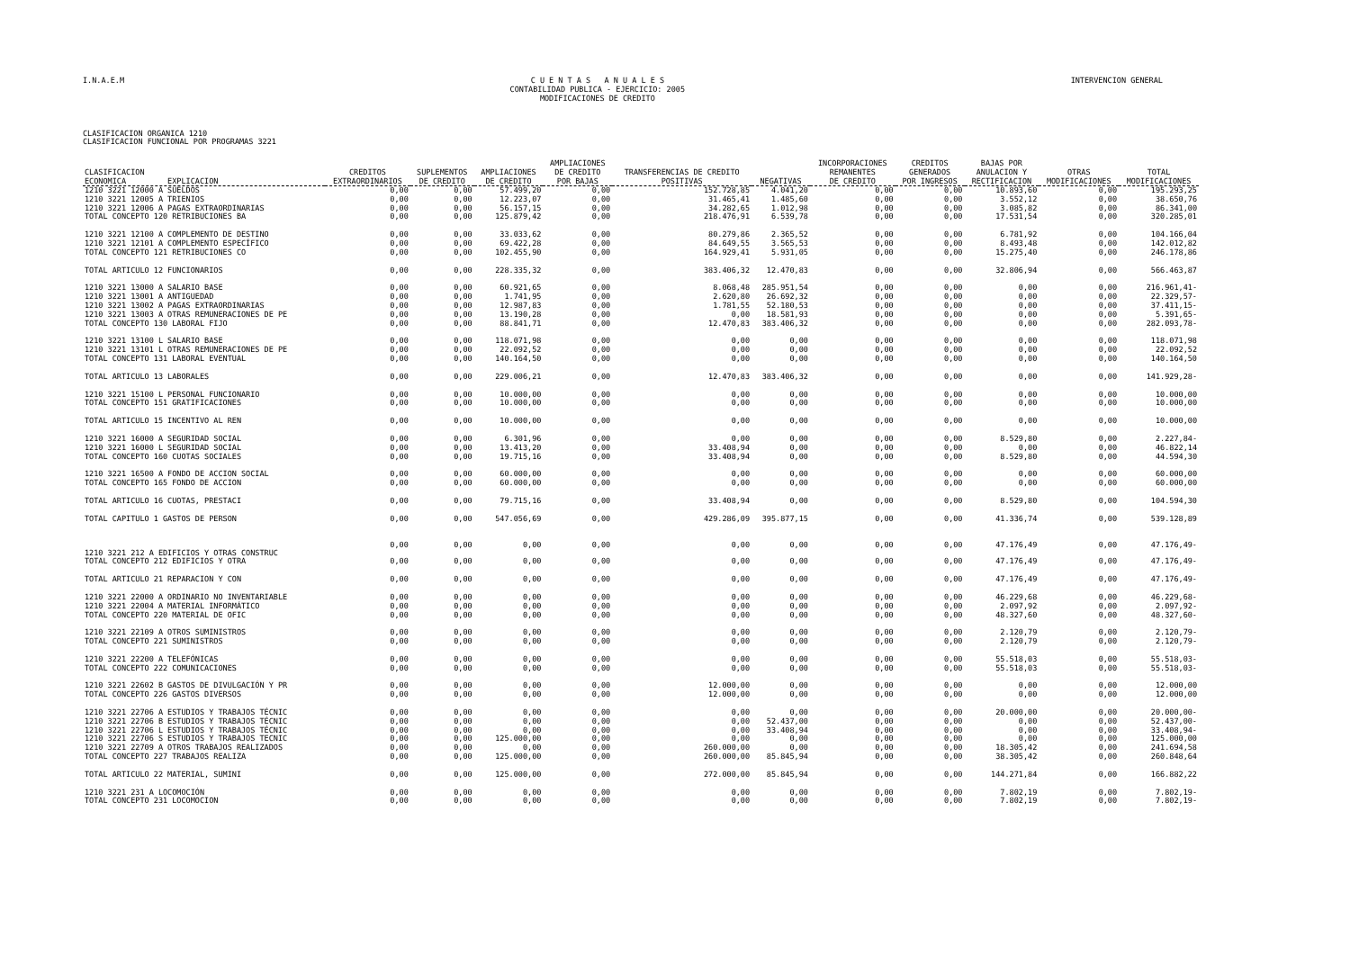I.N.A.E.M
C U E N T A S A N U A L E S
CONTABILIDAD PUBLICA - EJERCICIO: 2005
MODIFICACIONES DE CREDITO
INTERVENCION GENERAL
CLASIFICACION ORGANICA 1210
CLASIFICACION FUNCIONAL POR PROGRAMAS 3221
| CLASIFICACION ECONOMICA EXPLICACION | CREDITOS EXTRAORDINARIOS | SUPLEMENTOS DE CREDITO | AMPLIACIONES DE CREDITO | AMPLIACIONES DE CREDITO POR BAJAS | TRANSFERENCIAS DE CREDITO POSITIVAS | NEGATIVAS | INCORPORACIONES REMANENTES DE CREDITO | CREDITOS GENERADOS POR INGRESOS | BAJAS POR ANULACION Y RECTIFICACION | OTRAS MODIFICACIONES | TOTAL MODIFICACIONES |
| --- | --- | --- | --- | --- | --- | --- | --- | --- | --- | --- | --- |
| 1210 3221 12000 A SUELDOS | 0,00 | 0,00 | 57.499,20 | 0,00 | 152.728,85 | 4.041,20 | 0,00 | 0,00 | 10.893,60 | 0,00 | 195.293,25 |
| 1210 3221 12005 A TRIENIOS | 0,00 | 0,00 | 12.223,07 | 0,00 | 31.465,41 | 1.485,60 | 0,00 | 0,00 | 3.552,12 | 0,00 | 38.650,76 |
| 1210 3221 12006 A PAGAS EXTRAORDINARIAS | 0,00 | 0,00 | 56.157,15 | 0,00 | 34.282,65 | 1.012,98 | 0,00 | 0,00 | 3.085,82 | 0,00 | 86.341,00 |
| TOTAL CONCEPTO 120 RETRIBUCIONES BA | 0,00 | 0,00 | 125.879,42 | 0,00 | 218.476,91 | 6.539,78 | 0,00 | 0,00 | 17.531,54 | 0,00 | 320.285,01 |
| 1210 3221 12100 A COMPLEMENTO DE DESTINO | 0,00 | 0,00 | 33.033,62 | 0,00 | 80.279,86 | 2.365,52 | 0,00 | 0,00 | 6.781,92 | 0,00 | 104.166,04 |
| 1210 3221 12101 A COMPLEMENTO ESPECÍFICO | 0,00 | 0,00 | 69.422,28 | 0,00 | 84.649,55 | 3.565,53 | 0,00 | 0,00 | 8.493,48 | 0,00 | 142.012,82 |
| TOTAL CONCEPTO 121 RETRIBUCIONES CO | 0,00 | 0,00 | 102.455,90 | 0,00 | 164.929,41 | 5.931,05 | 0,00 | 0,00 | 15.275,40 | 0,00 | 246.178,86 |
| TOTAL ARTICULO 12 FUNCIONARIOS | 0,00 | 0,00 | 228.335,32 | 0,00 | 383.406,32 | 12.470,83 | 0,00 | 0,00 | 32.806,94 | 0,00 | 566.463,87 |
| 1210 3221 13000 A SALARIO BASE | 0,00 | 0,00 | 60.921,65 | 0,00 | 8.068,48 | 285.951,54 | 0,00 | 0,00 | 0,00 | 0,00 | 216.961,41- |
| 1210 3221 13001 A ANTIGUEDAD | 0,00 | 0,00 | 1.741,95 | 0,00 | 2.620,80 | 26.692,32 | 0,00 | 0,00 | 0,00 | 0,00 | 22.329,57- |
| 1210 3221 13002 A PAGAS EXTRAORDINARIAS | 0,00 | 0,00 | 12.987,83 | 0,00 | 1.781,55 | 52.180,53 | 0,00 | 0,00 | 0,00 | 0,00 | 37.411,15- |
| 1210 3221 13003 A OTRAS REMUNERACIONES DE PE | 0,00 | 0,00 | 13.190,28 | 0,00 | 0,00 | 18.581,93 | 0,00 | 0,00 | 0,00 | 0,00 | 5.391,65- |
| TOTAL CONCEPTO 130 LABORAL FIJO | 0,00 | 0,00 | 88.841,71 | 0,00 | 12.470,83 | 383.406,32 | 0,00 | 0,00 | 0,00 | 0,00 | 282.093,78- |
| 1210 3221 13100 L SALARIO BASE | 0,00 | 0,00 | 118.071,98 | 0,00 | 0,00 | 0,00 | 0,00 | 0,00 | 0,00 | 0,00 | 118.071,98 |
| 1210 3221 13101 L OTRAS REMUNERACIONES DE PE | 0,00 | 0,00 | 22.092,52 | 0,00 | 0,00 | 0,00 | 0,00 | 0,00 | 0,00 | 0,00 | 22.092,52 |
| TOTAL CONCEPTO 131 LABORAL EVENTUAL | 0,00 | 0,00 | 140.164,50 | 0,00 | 0,00 | 0,00 | 0,00 | 0,00 | 0,00 | 0,00 | 140.164,50 |
| TOTAL ARTICULO 13 LABORALES | 0,00 | 0,00 | 229.006,21 | 0,00 | 12.470,83 | 383.406,32 | 0,00 | 0,00 | 0,00 | 0,00 | 141.929,28- |
| 1210 3221 15100 L PERSONAL FUNCIONARIO | 0,00 | 0,00 | 10.000,00 | 0,00 | 0,00 | 0,00 | 0,00 | 0,00 | 0,00 | 0,00 | 10.000,00 |
| TOTAL CONCEPTO 151 GRATIFICACIONES | 0,00 | 0,00 | 10.000,00 | 0,00 | 0,00 | 0,00 | 0,00 | 0,00 | 0,00 | 0,00 | 10.000,00 |
| TOTAL ARTICULO 15 INCENTIVO AL REN | 0,00 | 0,00 | 10.000,00 | 0,00 | 0,00 | 0,00 | 0,00 | 0,00 | 0,00 | 0,00 | 10.000,00 |
| 1210 3221 16000 A SEGURIDAD SOCIAL | 0,00 | 0,00 | 6.301,96 | 0,00 | 0,00 | 0,00 | 0,00 | 0,00 | 8.529,80 | 0,00 | 2.227,84- |
| 1210 3221 16000 L SEGURIDAD SOCIAL | 0,00 | 0,00 | 13.413,20 | 0,00 | 33.408,94 | 0,00 | 0,00 | 0,00 | 0,00 | 0,00 | 46.822,14 |
| TOTAL CONCEPTO 160 CUOTAS SOCIALES | 0,00 | 0,00 | 19.715,16 | 0,00 | 33.408,94 | 0,00 | 0,00 | 0,00 | 8.529,80 | 0,00 | 44.594,30 |
| 1210 3221 16500 A FONDO DE ACCION SOCIAL | 0,00 | 0,00 | 60.000,00 | 0,00 | 0,00 | 0,00 | 0,00 | 0,00 | 0,00 | 0,00 | 60.000,00 |
| TOTAL CONCEPTO 165 FONDO DE ACCION | 0,00 | 0,00 | 60.000,00 | 0,00 | 0,00 | 0,00 | 0,00 | 0,00 | 0,00 | 0,00 | 60.000,00 |
| TOTAL ARTICULO 16 CUOTAS, PRESTACI | 0,00 | 0,00 | 79.715,16 | 0,00 | 33.408,94 | 0,00 | 0,00 | 0,00 | 8.529,80 | 0,00 | 104.594,30 |
| TOTAL CAPITULO 1 GASTOS DE PERSON | 0,00 | 0,00 | 547.056,69 | 0,00 | 429.286,09 | 395.877,15 | 0,00 | 0,00 | 41.336,74 | 0,00 | 539.128,89 |
| 1210 3221 212 A EDIFICIOS Y OTRAS CONSTRUC | 0,00 | 0,00 | 0,00 | 0,00 | 0,00 | 0,00 | 0,00 | 0,00 | 47.176,49 | 0,00 | 47.176,49- |
| TOTAL CONCEPTO 212 EDIFICIOS Y OTRA | 0,00 | 0,00 | 0,00 | 0,00 | 0,00 | 0,00 | 0,00 | 0,00 | 47.176,49 | 0,00 | 47.176,49- |
| TOTAL ARTICULO 21 REPARACION Y CON | 0,00 | 0,00 | 0,00 | 0,00 | 0,00 | 0,00 | 0,00 | 0,00 | 47.176,49 | 0,00 | 47.176,49- |
| 1210 3221 22000 A ORDINARIO NO INVENTARIABLE | 0,00 | 0,00 | 0,00 | 0,00 | 0,00 | 0,00 | 0,00 | 0,00 | 46.229,68 | 0,00 | 46.229,68- |
| 1210 3221 22004 A MATERIAL INFORMÁTICO | 0,00 | 0,00 | 0,00 | 0,00 | 0,00 | 0,00 | 0,00 | 0,00 | 2.097,92 | 0,00 | 2.097,92- |
| TOTAL CONCEPTO 220 MATERIAL DE OFIC | 0,00 | 0,00 | 0,00 | 0,00 | 0,00 | 0,00 | 0,00 | 0,00 | 48.327,60 | 0,00 | 48.327,60- |
| 1210 3221 22109 A OTROS SUMINISTROS | 0,00 | 0,00 | 0,00 | 0,00 | 0,00 | 0,00 | 0,00 | 0,00 | 2.120,79 | 0,00 | 2.120,79- |
| TOTAL CONCEPTO 221 SUMINISTROS | 0,00 | 0,00 | 0,00 | 0,00 | 0,00 | 0,00 | 0,00 | 0,00 | 2.120,79 | 0,00 | 2.120,79- |
| 1210 3221 22200 A TELEFÓNICAS | 0,00 | 0,00 | 0,00 | 0,00 | 0,00 | 0,00 | 0,00 | 0,00 | 55.518,03 | 0,00 | 55.518,03- |
| TOTAL CONCEPTO 222 COMUNICACIONES | 0,00 | 0,00 | 0,00 | 0,00 | 0,00 | 0,00 | 0,00 | 0,00 | 55.518,03 | 0,00 | 55.518,03- |
| 1210 3221 22602 B GASTOS DE DIVULGACIÓN Y PR | 0,00 | 0,00 | 0,00 | 0,00 | 12.000,00 | 0,00 | 0,00 | 0,00 | 0,00 | 0,00 | 12.000,00 |
| TOTAL CONCEPTO 226 GASTOS DIVERSOS | 0,00 | 0,00 | 0,00 | 0,00 | 12.000,00 | 0,00 | 0,00 | 0,00 | 0,00 | 0,00 | 12.000,00 |
| 1210 3221 22706 A ESTUDIOS Y TRABAJOS TÉCNIC | 0,00 | 0,00 | 0,00 | 0,00 | 0,00 | 0,00 | 0,00 | 0,00 | 20.000,00 | 0,00 | 20.000,00- |
| 1210 3221 22706 B ESTUDIOS Y TRABAJOS TÉCNIC | 0,00 | 0,00 | 0,00 | 0,00 | 0,00 | 52.437,00 | 0,00 | 0,00 | 0,00 | 0,00 | 52.437,00- |
| 1210 3221 22706 L ESTUDIOS Y TRABAJOS TÉCNIC | 0,00 | 0,00 | 0,00 | 0,00 | 0,00 | 33.408,94 | 0,00 | 0,00 | 0,00 | 0,00 | 33.408,94- |
| 1210 3221 22706 S ESTUDIOS Y TRABAJOS TECNIC | 0,00 | 0,00 | 125.000,00 | 0,00 | 0,00 | 0,00 | 0,00 | 0,00 | 0,00 | 0,00 | 125.000,00 |
| 1210 3221 22709 A OTROS TRABAJOS REALIZADOS | 0,00 | 0,00 | 0,00 | 0,00 | 260.000,00 | 0,00 | 0,00 | 0,00 | 18.305,42 | 0,00 | 241.694,58 |
| TOTAL CONCEPTO 227 TRABAJOS REALIZA | 0,00 | 0,00 | 125.000,00 | 0,00 | 260.000,00 | 85.845,94 | 0,00 | 0,00 | 38.305,42 | 0,00 | 260.848,64 |
| TOTAL ARTICULO 22 MATERIAL, SUMINI | 0,00 | 0,00 | 125.000,00 | 0,00 | 272.000,00 | 85.845,94 | 0,00 | 0,00 | 144.271,84 | 0,00 | 166.882,22 |
| 1210 3221 231 A LOCOMOCIÓN | 0,00 | 0,00 | 0,00 | 0,00 | 0,00 | 0,00 | 0,00 | 0,00 | 7.802,19 | 0,00 | 7.802,19- |
| TOTAL CONCEPTO 231 LOCOMOCION | 0,00 | 0,00 | 0,00 | 0,00 | 0,00 | 0,00 | 0,00 | 0,00 | 7.802,19 | 0,00 | 7.802,19- |